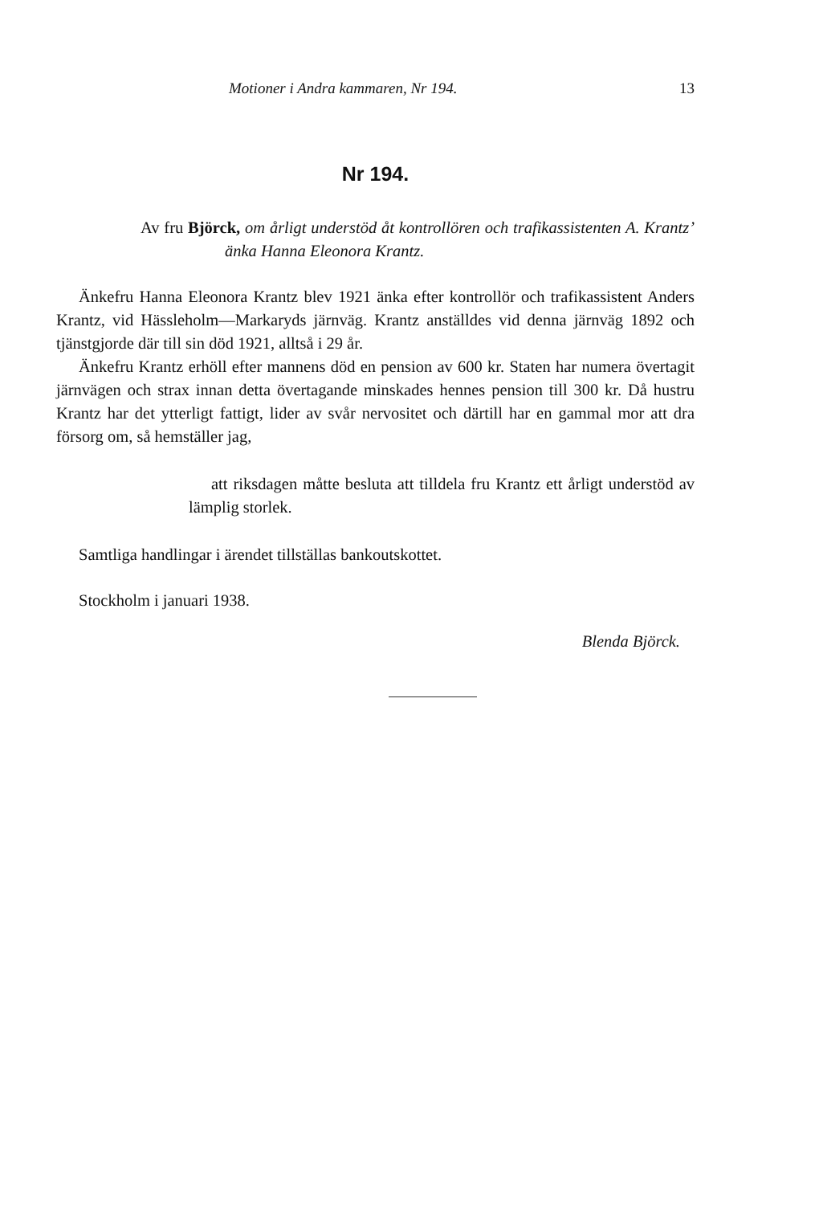Motioner i Andra kammaren, Nr 194. 13
Nr 194.
Av fru Björck, om årligt understöd åt kontrollören och trafikassistenten A. Krantz’ änka Hanna Eleonora Krantz.
Änkefru Hanna Eleonora Krantz blev 1921 änka efter kontrollör och trafikassistent Anders Krantz, vid Hässleholm—Markaryds järnväg. Krantz anställdes vid denna järnväg 1892 och tjänstgjorde där till sin död 1921, alltså i 29 år.
Änkefru Krantz erhöll efter mannens död en pension av 600 kr. Staten har numera övertagit järnvägen och strax innan detta övertagande minskades hennes pension till 300 kr. Då hustru Krantz har det ytterligt fattigt, lider av svår nervositet och därtill har en gammal mor att dra försorg om, så hemställer jag,
att riksdagen måtte besluta att tilldela fru Krantz ett årligt understöd av lämplig storlek.
Samtliga handlingar i ärendet tillställas bankoutskottet.
Stockholm i januari 1938.
Blenda Björck.